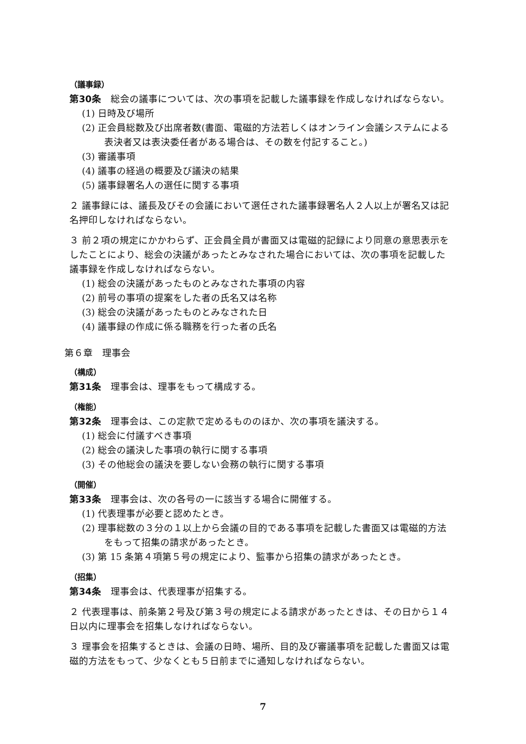（議事録）
第30条　総会の議事については、次の事項を記載した議事録を作成しなければならない。
(1) 日時及び場所
(2) 正会員総数及び出席者数(書面、電磁的方法若しくはオンライン会議システムによる表決者又は表決委任者がある場合は、その数を付記すること。)
(3) 審議事項
(4) 議事の経過の概要及び議決の結果
(5) 議事録署名人の選任に関する事項
２ 議事録には、議長及びその会議において選任された議事録署名人２人以上が署名又は記名押印しなければならない。
３ 前２項の規定にかかわらず、正会員全員が書面又は電磁的記録により同意の意思表示をしたことにより、総会の決議があったとみなされた場合においては、次の事項を記載した議事録を作成しなければならない。
(1) 総会の決議があったものとみなされた事項の内容
(2) 前号の事項の提案をした者の氏名又は名称
(3) 総会の決議があったものとみなされた日
(4) 議事録の作成に係る職務を行った者の氏名
第６章　理事会
（構成）
第31条　理事会は、理事をもって構成する。
（権能）
第32条　理事会は、この定款で定めるもののほか、次の事項を議決する。
(1) 総会に付議すべき事項
(2) 総会の議決した事項の執行に関する事項
(3) その他総会の議決を要しない会務の執行に関する事項
（開催）
第33条　理事会は、次の各号の一に該当する場合に開催する。
(1) 代表理事が必要と認めたとき。
(2) 理事総数の３分の１以上から会議の目的である事項を記載した書面又は電磁的方法をもって招集の請求があったとき。
(3) 第 15 条第４項第５号の規定により、監事から招集の請求があったとき。
（招集）
第34条　理事会は、代表理事が招集する。
２ 代表理事は、前条第２号及び第３号の規定による請求があったときは、その日から１４日以内に理事会を招集しなければならない。
３ 理事会を招集するときは、会議の日時、場所、目的及び審議事項を記載した書面又は電磁的方法をもって、少なくとも５日前までに通知しなければならない。
7